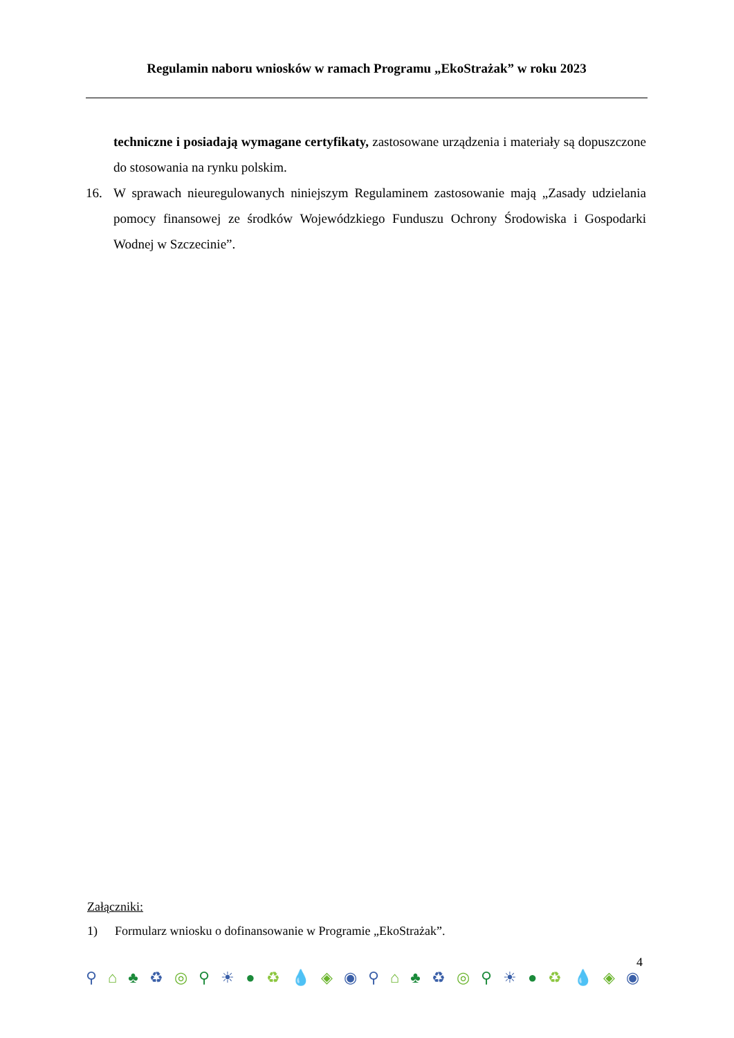Regulamin naboru wniosków w ramach Programu „EkoStrażak” w roku 2023
techniczne i posiadają wymagane certyfikaty, zastosowane urządzenia i materiały są dopuszczone do stosowania na rynku polskim.
16. W sprawach nieuregulowanych niniejszym Regulaminem zastosowanie mają „Zasady udzielania pomocy finansowej ze środków Wojewódzkiego Funduszu Ochrony Środowiska i Gospodarki Wodnej w Szczecinie”.
Załączniki:
1) Formularz wniosku o dofinansowanie w Programie „EkoStrażak”.
4
⚲ ⌂ ♣ ♻ ◎ ⚲ ☀ ● ♻ 💧 ◈ ◉ ⚲ ⌂ ♣ ♻ ◎ ⚲ ☀ ● ♻ 💧 ◈ ◉